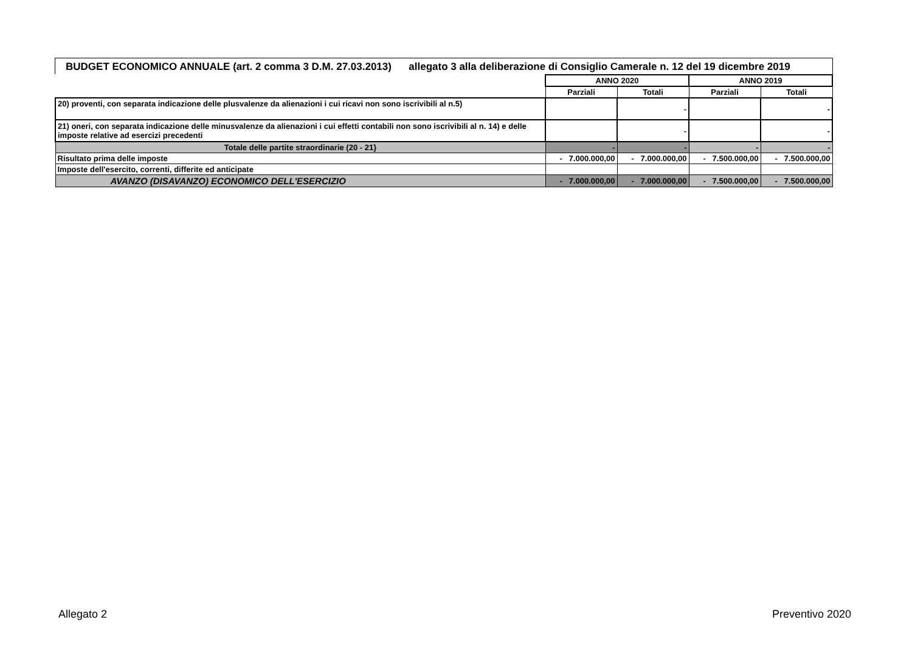BUDGET ECONOMICO ANNUALE (art. 2 comma 3 D.M. 27.03.2013) allegato 3 alla deliberazione di Consiglio Camerale n. 12 del 19 dicembre 2019
| | ANNO 2020 | | ANNO 2019 | |
| --- | --- | --- | --- | --- |
| | Parziali | Totali | Parziali | Totali |
| 20) proventi, con separata indicazione delle plusvalenze da alienazioni i cui ricavi non sono iscrivibili al n.5) | | - | | - |
| 21) oneri, con separata indicazione delle minusvalenze da alienazioni i cui effetti contabili non sono iscrivibili al n. 14) e delle imposte relative ad esercizi precedenti | | - | | - |
| Totale delle partite straordinarie (20 - 21} | - | - | - | - |
| Risultato prima delle imposte | - 7.000.000,00 | - 7.000.000,00 | - 7.500.000,00 | - 7.500.000,00 |
| Imposte dell'esercito, correnti, differite ed anticipate | | | | |
| AVANZO (DISAVANZO) ECONOMICO DELL'ESERCIZIO | - 7.000.000,00 | - 7.000.000,00 | - 7.500.000,00 | - 7.500.000,00 |
Allegato 2 Preventivo 2020